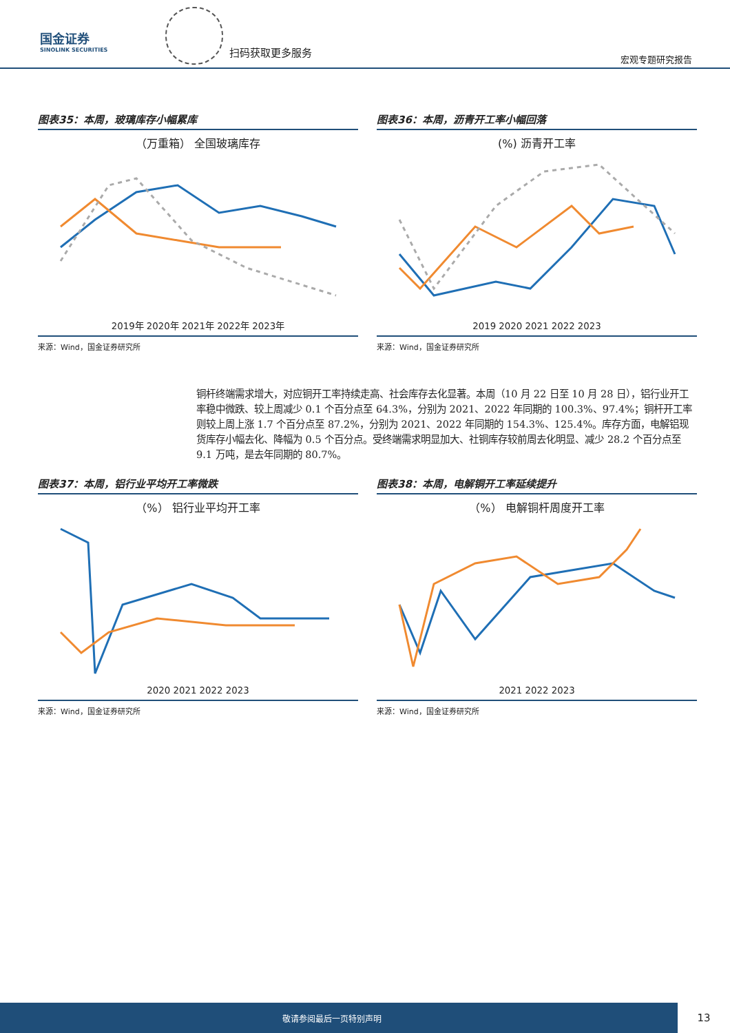国金证券
SINOLINK SECURITIES
扫码获取更多服务
宏观专题研究报告
图表35：本周，玻璃库存小幅累库
（万重箱） 全国玻璃库存
2019年 2020年 2021年 2022年 2023年
来源：Wind，国金证券研究所
图表36：本周，沥青开工率小幅回落
(%) 沥青开工率
2019 2020 2021 2022 2023
来源：Wind，国金证券研究所
铜杆终端需求增大，对应铜开工率持续走高、社会库存去化显著。本周（10 月 22 日至 10 月 28 日），铝行业开工率稳中微跌、较上周减少 0.1 个百分点至 64.3%，分别为 2021、2022 年同期的 100.3%、97.4%；铜杆开工率则较上周上涨 1.7 个百分点至 87.2%，分别为 2021、2022 年同期的 154.3%、125.4%。库存方面，电解铝现货库存小幅去化、降幅为 0.5 个百分点。受终端需求明显加大、社铜库存较前周去化明显、减少 28.2 个百分点至 9.1 万吨，是去年同期的 80.7%。
图表37：本周，铝行业平均开工率微跌
（%） 铝行业平均开工率
2020 2021 2022 2023
来源：Wind，国金证券研究所
图表38：本周，电解铜开工率延续提升
（%） 电解铜杆周度开工率
2021 2022 2023
来源：Wind，国金证券研究所
敬请参阅最后一页特别声明
13